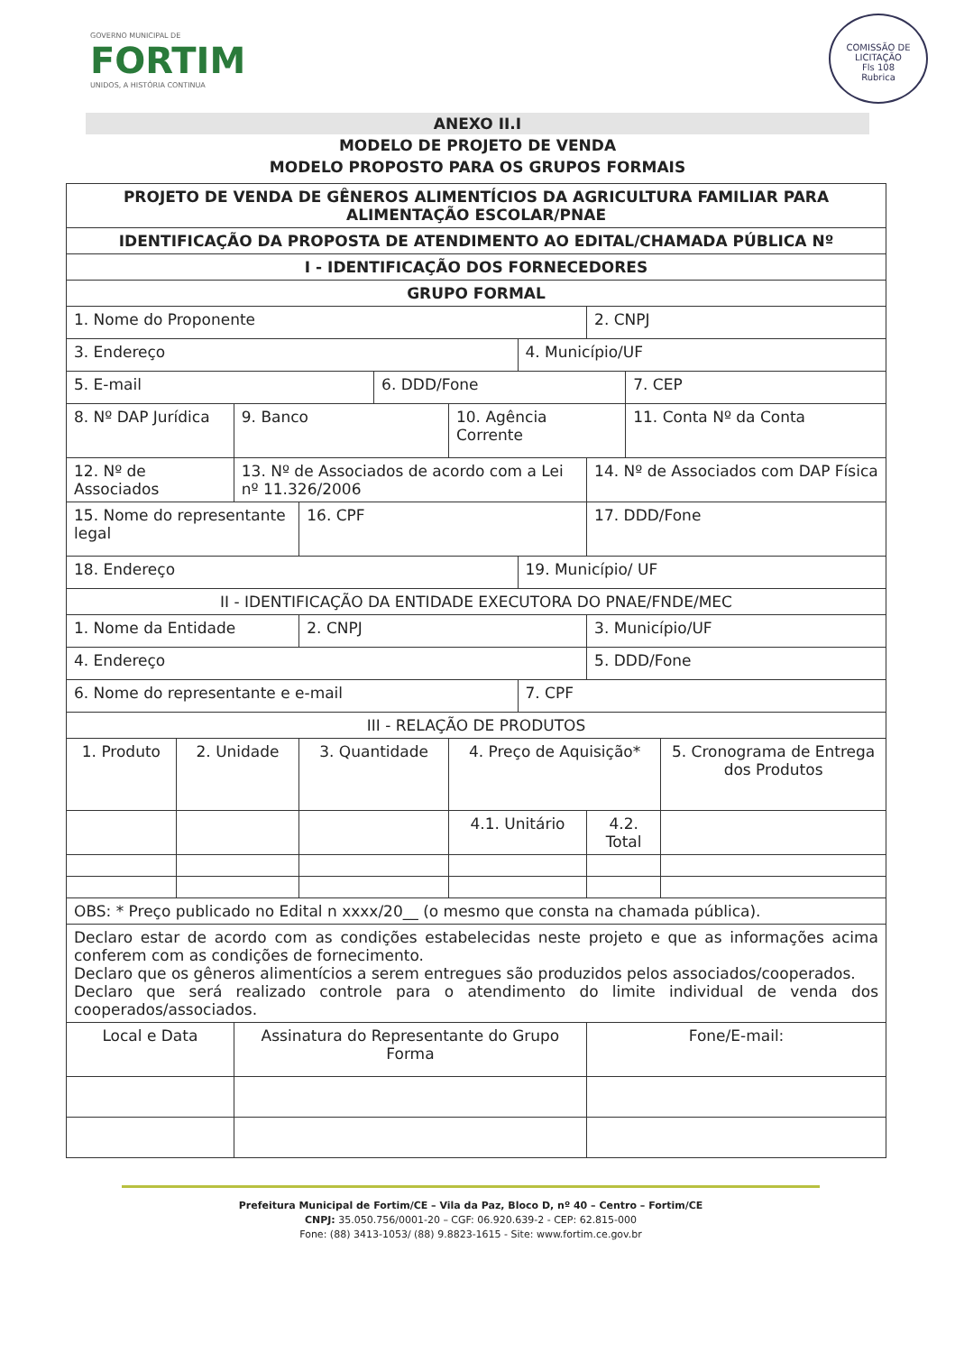GOVERNO MUNICIPAL DE
FORTIM
UNIDOS, A HISTÓRIA CONTINUA
COMISSÃO DE LICITAÇÃO
Fls 108
Rubrica
ANEXO II.I
MODELO DE PROJETO DE VENDA
MODELO PROPOSTO PARA OS GRUPOS FORMAIS
| PROJETO DE VENDA DE GÊNEROS ALIMENTÍCIOS DA AGRICULTURA FAMILIAR PARA ALIMENTAÇÃO ESCOLAR/PNAE | | | | | | | | | |
| IDENTIFICAÇÃO DA PROPOSTA DE ATENDIMENTO AO EDITAL/CHAMADA PÚBLICA Nº | | | | | | | | | |
| I - IDENTIFICAÇÃO DOS FORNECEDORES | | | | | | | | | |
| GRUPO FORMAL | | | | | | | | | |
| 1. Nome do Proponente | | | | | | | 2. CNPJ | | |
| 3. Endereço | | | | | | 4. Município/UF | | | |
| 5. E-mail | | | | 6. DDD/Fone | | | | 7. CEP | |
| 8. Nº DAP Jurídica | | 9. Banco | | | 10. Agência Corrente | | | 11. Conta Nº da Conta | |
| 12. Nº de Associados | | 13. Nº de Associados de acordo com a Lei nº 11.326/2006 | | | | | 14. Nº de Associados com DAP Física | | |
| 15. Nome do representante legal | | | 16. CPF | | | | 17. DDD/Fone | | |
| 18. Endereço | | | | | | 19. Município/ UF | | | |
| II - IDENTIFICAÇÃO DA ENTIDADE EXECUTORA DO PNAE/FNDE/MEC | | | | | | | | | |
| 1. Nome da Entidade | | | 2. CNPJ | | | | 3. Município/UF | | |
| 4. Endereço | | | | | | | 5. DDD/Fone | | |
| 6. Nome do representante e e-mail | | | | | | 7. CPF | | | |
| III - RELAÇÃO DE PRODUTOS | | | | | | | | | |
| 1. Produto | 2. Unidade | | 3. Quantidade | | 4. Preço de Aquisição* | | | | 5. Cronograma de Entrega dos Produtos |
| | | | | | 4.1. Unitário | | 4.2. Total | | |
| OBS: * Preço publicado no Edital n xxxx/20__ (o mesmo que consta na chamada pública). | | | | | | | | | |
| Declaro estar de acordo com as condições estabelecidas neste projeto e que as informações acima conferem com as condições de fornecimento. Declaro que os gêneros alimentícios a serem entregues são produzidos pelos associados/cooperados. Declaro que será realizado controle para o atendimento do limite individual de venda dos cooperados/associados. | | | | | | | | | |
| Local e Data | | Assinatura do Representante do Grupo Forma | | | | | Fone/E-mail: | | |
Prefeitura Municipal de Fortim/CE – Vila da Paz, Bloco D, nº 40 – Centro – Fortim/CE
CNPJ: 35.050.756/0001-20 – CGF: 06.920.639-2 - CEP: 62.815-000
Fone: (88) 3413-1053/ (88) 9.8823-1615 - Site: www.fortim.ce.gov.br